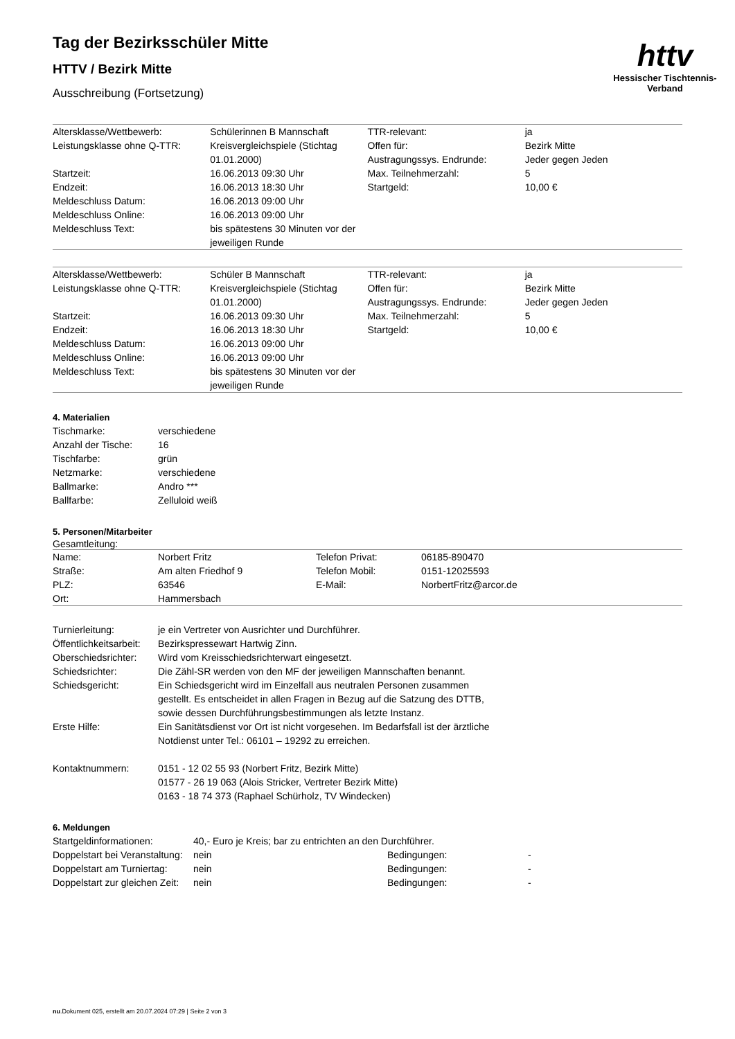httv
Hessischer Tischtennis-Verband
Tag der Bezirksschüler Mitte
HTTV / Bezirk Mitte
Ausschreibung (Fortsetzung)
| Altersklasse/Wettbewerb: | Schülerinnen B Mannschaft | TTR-relevant: | ja |
| Leistungsklasse ohne Q-TTR: | Kreisvergleichspiele (Stichtag 01.01.2000) | Offen für: Austragungssys. Endrunde: | Bezirk Mitte Jeder gegen Jeden |
| Startzeit: | 16.06.2013 09:30 Uhr | Max. Teilnehmerzahl: | 5 |
| Endzeit: | 16.06.2013 18:30 Uhr | Startgeld: | 10,00 € |
| Meldeschluss Datum: | 16.06.2013 09:00 Uhr | | |
| Meldeschluss Online: | 16.06.2013 09:00 Uhr | | |
| Meldeschluss Text: | bis spätestens 30 Minuten vor der jeweiligen Runde | | |
| Altersklasse/Wettbewerb: | Schüler B Mannschaft | TTR-relevant: | ja |
| Leistungsklasse ohne Q-TTR: | Kreisvergleichspiele (Stichtag 01.01.2000) | Offen für: Austragungssys. Endrunde: | Bezirk Mitte Jeder gegen Jeden |
| Startzeit: | 16.06.2013 09:30 Uhr | Max. Teilnehmerzahl: | 5 |
| Endzeit: | 16.06.2013 18:30 Uhr | Startgeld: | 10,00 € |
| Meldeschluss Datum: | 16.06.2013 09:00 Uhr | | |
| Meldeschluss Online: | 16.06.2013 09:00 Uhr | | |
| Meldeschluss Text: | bis spätestens 30 Minuten vor der jeweiligen Runde | | |
4. Materialien
| Tischmarke: | verschiedene |
| Anzahl der Tische: | 16 |
| Tischfarbe: | grün |
| Netzmarke: | verschiedene |
| Ballmarke: | Andro *** |
| Ballfarbe: | Zelluloid weiß |
5. Personen/Mitarbeiter
Gesamtleitung:
| Name: | Norbert Fritz | Telefon Privat: | 06185-890470 |
| Straße: | Am alten Friedhof 9 | Telefon Mobil: | 0151-12025593 |
| PLZ: | 63546 | E-Mail: | NorbertFritz@arcor.de |
| Ort: | Hammersbach | | |
| Turnierleitung: | je ein Vertreter von Ausrichter und Durchführer. |
| Öffentlichkeitsarbeit: | Bezirkspressewart Hartwig Zinn. |
| Oberschiedsrichter: | Wird vom Kreisschiedsrichterwart eingesetzt. |
| Schiedsrichter: | Die Zähl-SR werden von den MF der jeweiligen Mannschaften benannt. |
| Schiedsgericht: | Ein Schiedsgericht wird im Einzelfall aus neutralen Personen zusammen gestellt. Es entscheidet in allen Fragen in Bezug auf die Satzung des DTTB, sowie dessen Durchführungsbestimmungen als letzte Instanz. |
| Erste Hilfe: | Ein Sanitätsdienst vor Ort ist nicht vorgesehen. Im Bedarfsfall ist der ärztliche Notdienst unter Tel.: 06101 – 19292 zu erreichen. |
| Kontaktnummern: | 0151 - 12 02 55 93 (Norbert Fritz, Bezirk Mitte) 01577 - 26 19 063 (Alois Stricker, Vertreter Bezirk Mitte) 0163 - 18 74 373 (Raphael Schürholz, TV Windecken) |
6. Meldungen
| Startgeldinformationen: | 40,- Euro je Kreis; bar zu entrichten an den Durchführer. | | |
| Doppelstart bei Veranstaltung: | nein | Bedingungen: | - |
| Doppelstart am Turniertag: | nein | Bedingungen: | - |
| Doppelstart zur gleichen Zeit: | nein | Bedingungen: | - |
nu.Dokument 025, erstellt am 20.07.2024 07:29 | Seite 2 von 3